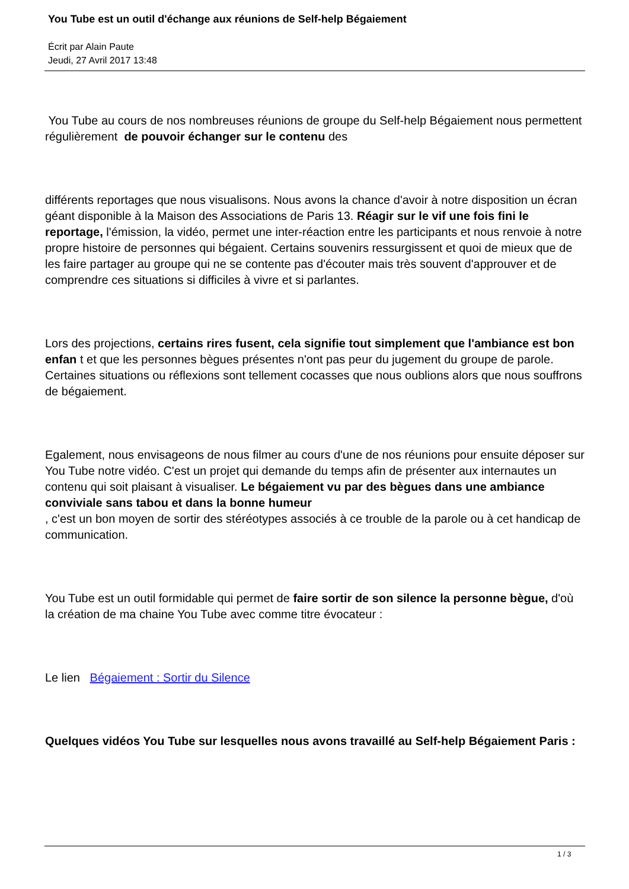You Tube est un outil d'échange aux réunions de Self-help Bégaiement
Écrit par Alain Paute
Jeudi, 27 Avril 2017 13:48
You Tube au cours de nos nombreuses réunions de groupe du Self-help Bégaiement nous permettent régulièrement de pouvoir échanger sur le contenu des
différents reportages que nous visualisons. Nous avons la chance d'avoir à notre disposition un écran géant disponible à la Maison des Associations de Paris 13. Réagir sur le vif une fois fini le reportage, l'émission, la vidéo, permet une inter-réaction entre les participants et nous renvoie à notre propre histoire de personnes qui bégaient. Certains souvenirs ressurgissent et quoi de mieux que de les faire partager au groupe qui ne se contente pas d'écouter mais très souvent d'approuver et de comprendre ces situations si difficiles à vivre et si parlantes.
Lors des projections, certains rires fusent, cela signifie tout simplement que l'ambiance est bon enfan t et que les personnes bègues présentes n'ont pas peur du jugement du groupe de parole. Certaines situations ou réflexions sont tellement cocasses que nous oublions alors que nous souffrons de bégaiement.
Egalement, nous envisageons de nous filmer au cours d'une de nos réunions pour ensuite déposer sur You Tube notre vidéo. C'est un projet qui demande du temps afin de présenter aux internautes un contenu qui soit plaisant à visualiser. Le bégaiement vu par des bègues dans une ambiance conviviale sans tabou et dans la bonne humeur
, c'est un bon moyen de sortir des stéréotypes associés à ce trouble de la parole ou à cet handicap de communication.
You Tube est un outil formidable qui permet de faire sortir de son silence la personne bègue, d'où la création de ma chaine You Tube avec comme titre évocateur :
Le lien Bégaiement : Sortir du Silence
Quelques vidéos You Tube sur lesquelles nous avons travaillé au Self-help Bégaiement Paris :
1 / 3